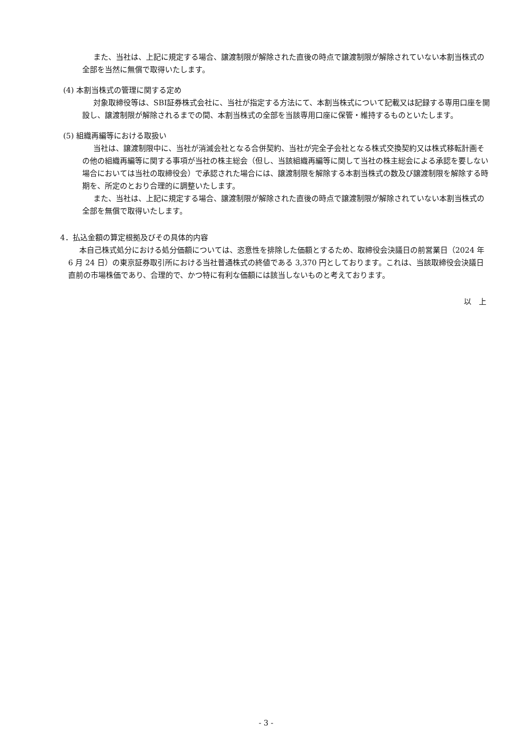また、当社は、上記に規定する場合、譲渡制限が解除された直後の時点で譲渡制限が解除されていない本割当株式の全部を当然に無償で取得いたします。
(4) 本割当株式の管理に関する定め
対象取締役等は、SBI証券株式会社に、当社が指定する方法にて、本割当株式について記載又は記録する専用口座を開設し、譲渡制限が解除されるまでの間、本割当株式の全部を当該専用口座に保管・維持するものといたします。
(5) 組織再編等における取扱い
当社は、譲渡制限中に、当社が消滅会社となる合併契約、当社が完全子会社となる株式交換契約又は株式移転計画その他の組織再編等に関する事項が当社の株主総会（但し、当該組織再編等に関して当社の株主総会による承認を要しない場合においては当社の取締役会）で承認された場合には、譲渡制限を解除する本割当株式の数及び譲渡制限を解除する時期を、所定のとおり合理的に調整いたします。
また、当社は、上記に規定する場合、譲渡制限が解除された直後の時点で譲渡制限が解除されていない本割当株式の全部を無償で取得いたします。
4．払込金額の算定根拠及びその具体的内容
本自己株式処分における処分価額については、恣意性を排除した価額とするため、取締役会決議日の前営業日（2024 年 6 月 24 日）の東京証券取引所における当社普通株式の終値である 3,370 円としております。これは、当該取締役会決議日直前の市場株価であり、合理的で、かつ特に有利な価額には該当しないものと考えております。
以　上
- 3 -